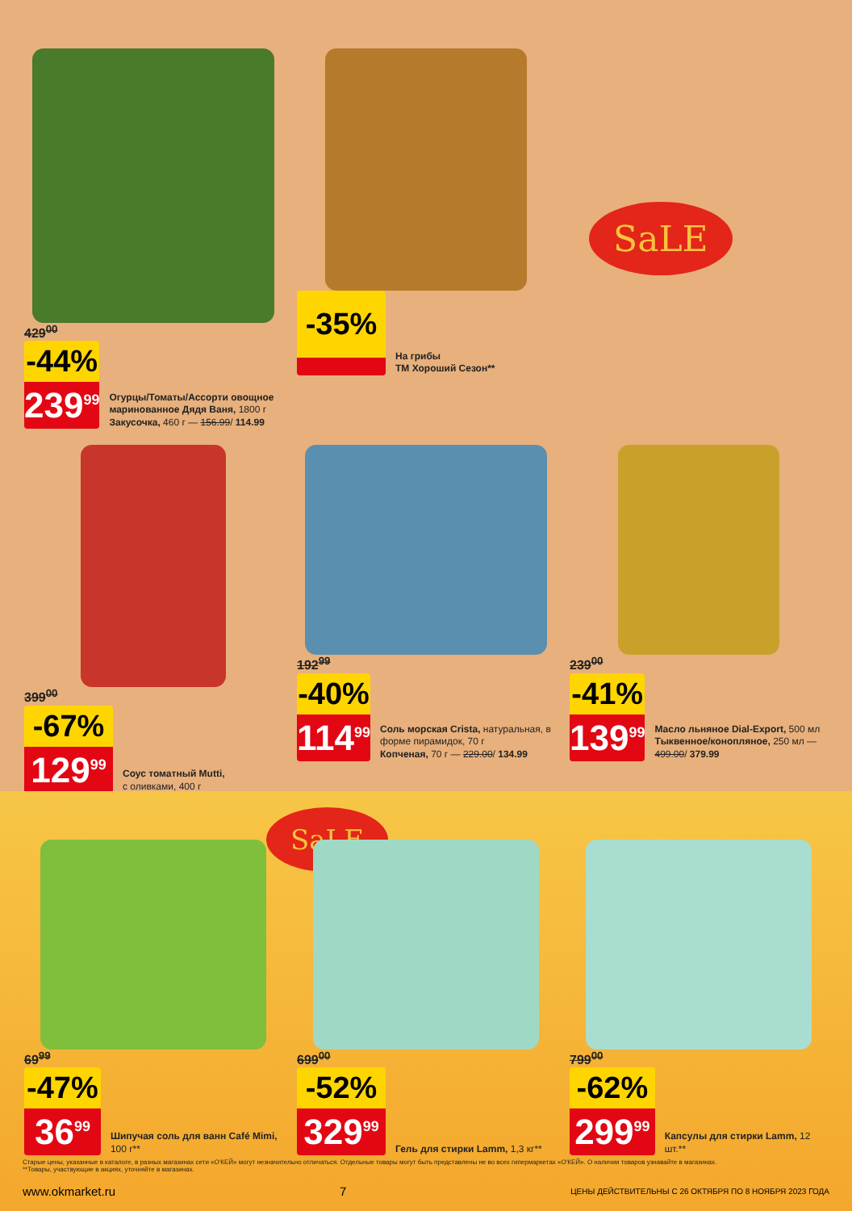SaLE
429<sup>00</sup>
-44%
239<sup>99</sup>
Огурцы/Томаты/Ассорти овощное маринованное Дядя Ваня, 1800 г
Закусочка, 460 г — 156.99/ 114.99
-35%
На грибы
ТМ Хороший Сезон**
399<sup>00</sup>
-67%
129<sup>99</sup>
Соус томатный Mutti,
с оливками, 400 г
192<sup>99</sup>
-40%
114<sup>99</sup>
Соль морская Crista, натуральная, в форме пирамидок, 70 г
Копченая, 70 г — 229.00/ 134.99
239<sup>00</sup>
-41%
139<sup>99</sup>
Масло льняное Dial-Export, 500 мл
Тыквенное/конопляное, 250 мл — 499.00/ 379.99
SaLE
69<sup>99</sup>
-47%
36<sup>99</sup>
Шипучая соль для ванн Café Mimi, 100 г**
699<sup>00</sup>
-52%
329<sup>99</sup>
Гель для стирки Lamm, 1,3 кг**
799<sup>00</sup>
-62%
299<sup>99</sup>
Капсулы для стирки Lamm, 12 шт.**
Старые цены, указанные в каталоге, в разных магазинах сети «О'КЕЙ» могут незначительно отличаться. Отдельные товары могут быть представлены не во всех гипермаркетах «О'КЕЙ». О наличии товаров узнавайте в магазинах.
**Товары, участвующие в акциях, уточняйте в магазинах.
www.okmarket.ru 7 ЦЕНЫ ДЕЙСТВИТЕЛЬНЫ С 26 ОКТЯБРЯ ПО 8 НОЯБРЯ 2023 ГОДА